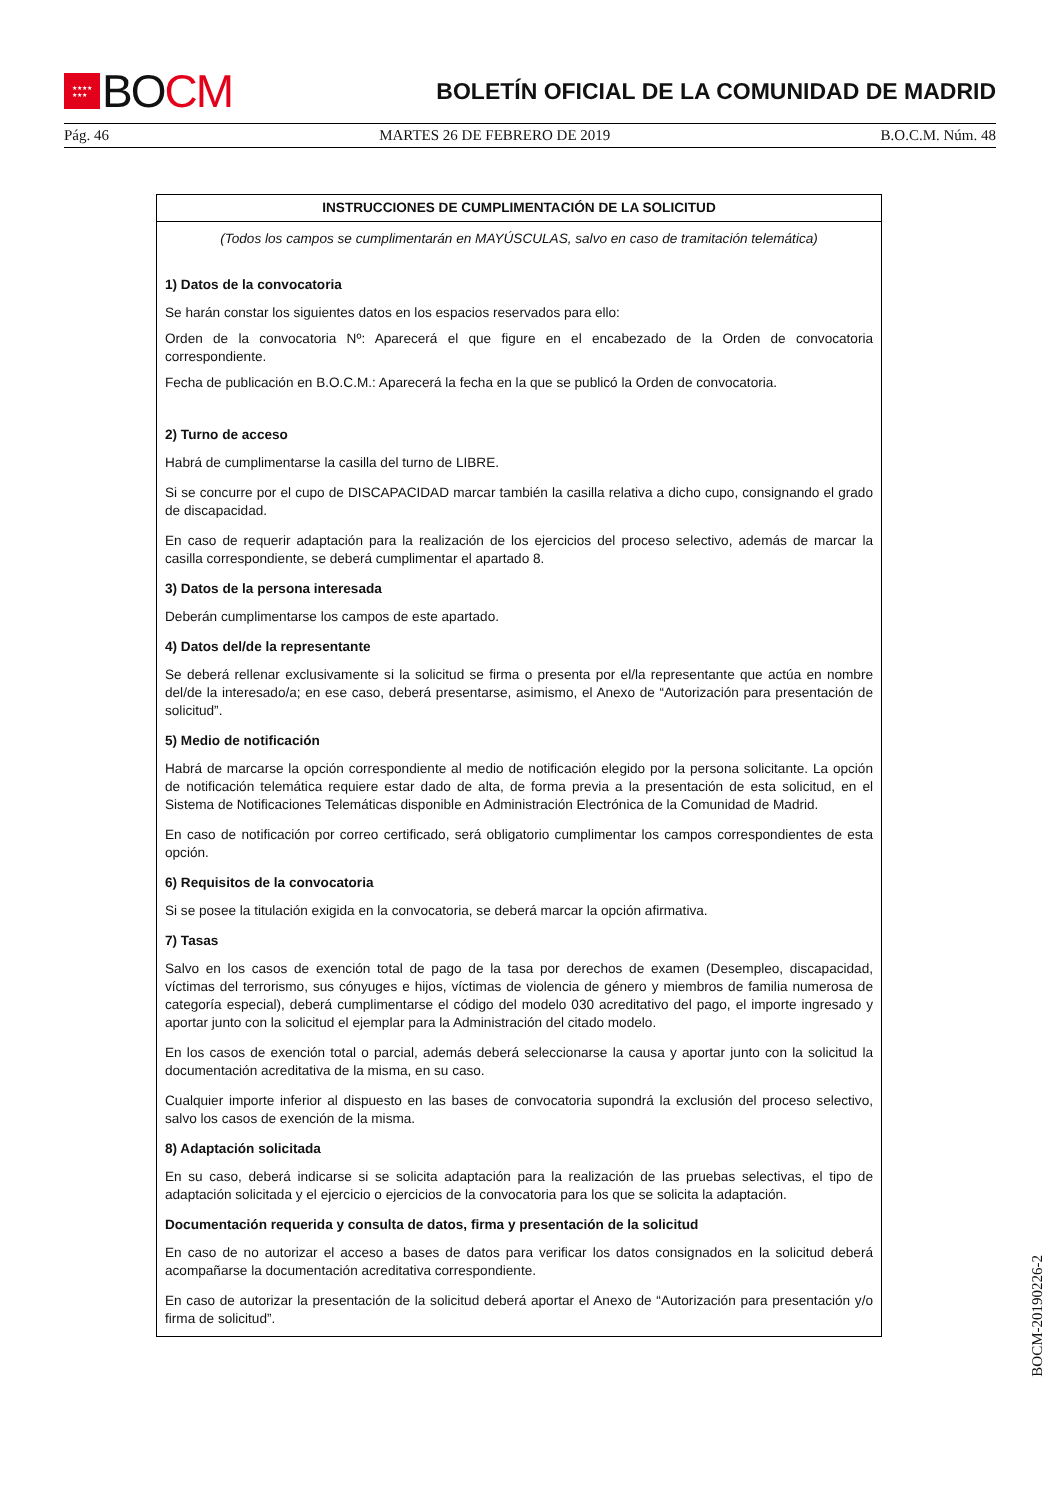★★★★
★★★
BO CM
BOLETÍN OFICIAL DE LA COMUNIDAD DE MADRID
Pág. 46 MARTES 26 DE FEBRERO DE 2019 B.O.C.M. Núm. 48
INSTRUCCIONES DE CUMPLIMENTACIÓN DE LA SOLICITUD
(Todos los campos se cumplimentarán en MAYÚSCULAS, salvo en caso de tramitación telemática)
1) Datos de la convocatoria
Se harán constar los siguientes datos en los espacios reservados para ello:
Orden de la convocatoria Nº: Aparecerá el que figure en el encabezado de la Orden de convocatoria correspondiente.
Fecha de publicación en B.O.C.M.: Aparecerá la fecha en la que se publicó la Orden de convocatoria.
2) Turno de acceso
Habrá de cumplimentarse la casilla del turno de LIBRE.
Si se concurre por el cupo de DISCAPACIDAD marcar también la casilla relativa a dicho cupo, consignando el grado de discapacidad.
En caso de requerir adaptación para la realización de los ejercicios del proceso selectivo, además de marcar la casilla correspondiente, se deberá cumplimentar el apartado 8.
3) Datos de la persona interesada
Deberán cumplimentarse los campos de este apartado.
4) Datos del/de la representante
Se deberá rellenar exclusivamente si la solicitud se firma o presenta por el/la representante que actúa en nombre del/de la interesado/a; en ese caso, deberá presentarse, asimismo, el Anexo de “Autorización para presentación de solicitud”.
5) Medio de notificación
Habrá de marcarse la opción correspondiente al medio de notificación elegido por la persona solicitante. La opción de notificación telemática requiere estar dado de alta, de forma previa a la presentación de esta solicitud, en el Sistema de Notificaciones Telemáticas disponible en Administración Electrónica de la Comunidad de Madrid.
En caso de notificación por correo certificado, será obligatorio cumplimentar los campos correspondientes de esta opción.
6) Requisitos de la convocatoria
Si se posee la titulación exigida en la convocatoria, se deberá marcar la opción afirmativa.
7) Tasas
Salvo en los casos de exención total de pago de la tasa por derechos de examen (Desempleo, discapacidad, víctimas del terrorismo, sus cónyuges e hijos, víctimas de violencia de género y miembros de familia numerosa de categoría especial), deberá cumplimentarse el código del modelo 030 acreditativo del pago, el importe ingresado y aportar junto con la solicitud el ejemplar para la Administración del citado modelo.
En los casos de exención total o parcial, además deberá seleccionarse la causa y aportar junto con la solicitud la documentación acreditativa de la misma, en su caso.
Cualquier importe inferior al dispuesto en las bases de convocatoria supondrá la exclusión del proceso selectivo, salvo los casos de exención de la misma.
8) Adaptación solicitada
En su caso, deberá indicarse si se solicita adaptación para la realización de las pruebas selectivas, el tipo de adaptación solicitada y el ejercicio o ejercicios de la convocatoria para los que se solicita la adaptación.
Documentación requerida y consulta de datos, firma y presentación de la solicitud
En caso de no autorizar el acceso a bases de datos para verificar los datos consignados en la solicitud deberá acompañarse la documentación acreditativa correspondiente.
En caso de autorizar la presentación de la solicitud deberá aportar el Anexo de “Autorización para presentación y/o firma de solicitud”.
BOCM-20190226-2